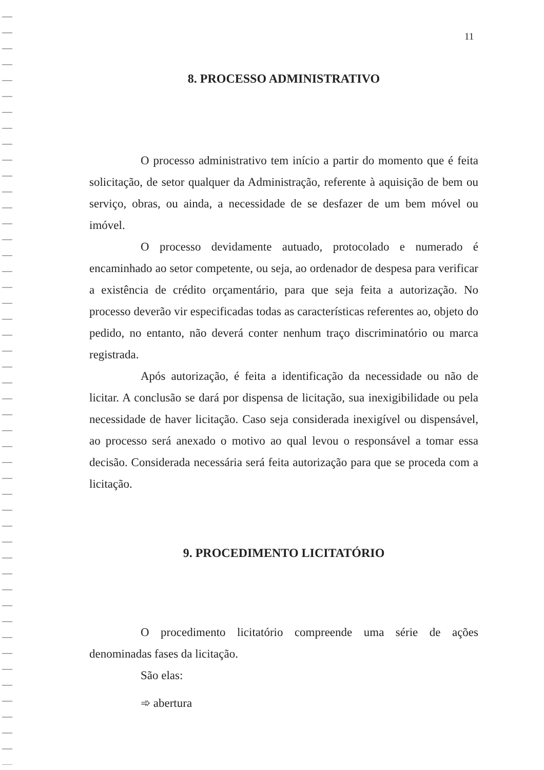11
8. PROCESSO ADMINISTRATIVO
O processo administrativo tem início a partir do momento que é feita solicitação, de setor qualquer da Administração, referente à aquisição de bem ou serviço, obras, ou ainda, a necessidade de se desfazer de um bem móvel ou imóvel.
O processo devidamente autuado, protocolado e numerado é encaminhado ao setor competente, ou seja, ao ordenador de despesa para verificar a existência de crédito orçamentário, para que seja feita a autorização. No processo deverão vir especificadas todas as características referentes ao, objeto do pedido, no entanto, não deverá conter nenhum traço discriminatório ou marca registrada.
Após autorização, é feita a identificação da necessidade ou não de licitar. A conclusão se dará por dispensa de licitação, sua inexigibilidade ou pela necessidade de haver licitação. Caso seja considerada inexigível ou dispensável, ao processo será anexado o motivo ao qual levou o responsável a tomar essa decisão. Considerada necessária será feita autorização para que se proceda com a licitação.
9. PROCEDIMENTO LICITATÓRIO
O procedimento licitatório compreende uma série de ações denominadas fases da licitação.
São elas:
➾ abertura